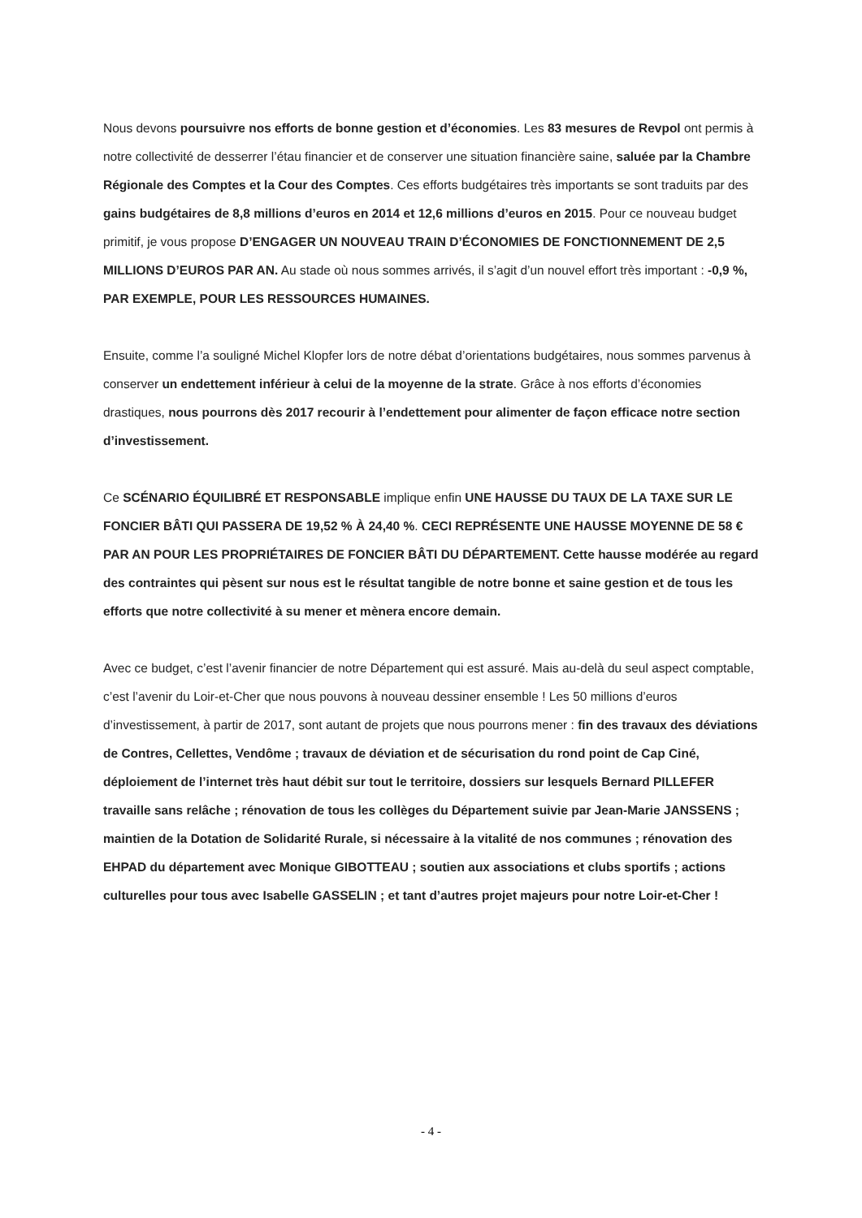Nous devons poursuivre nos efforts de bonne gestion et d’économies. Les 83 mesures de Revpol ont permis à notre collectivité de desserrer l’étau financier et de conserver une situation financière saine, saluée par la Chambre Régionale des Comptes et la Cour des Comptes. Ces efforts budgétaires très importants se sont traduits par des gains budgétaires de 8,8 millions d’euros en 2014 et 12,6 millions d’euros en 2015. Pour ce nouveau budget primitif, je vous propose D’ENGAGER UN NOUVEAU TRAIN D’ÉCONOMIES DE FONCTIONNEMENT DE 2,5 MILLIONS D’EUROS PAR AN. Au stade où nous sommes arrivés, il s’agit d’un nouvel effort très important : -0,9 %, PAR EXEMPLE, POUR LES RESSOURCES HUMAINES.
Ensuite, comme l’a souligné Michel Klopfer lors de notre débat d’orientations budgétaires, nous sommes parvenus à conserver un endettement inférieur à celui de la moyenne de la strate. Grâce à nos efforts d’économies drastiques, nous pourrons dès 2017 recourir à l’endettement pour alimenter de façon efficace notre section d’investissement.
Ce SCÉNARIO ÉQUILIBRÉ ET RESPONSABLE implique enfin UNE HAUSSE DU TAUX DE LA TAXE SUR LE FONCIER BÂTI QUI PASSERA DE 19,52 % À 24,40 %. CECI REPRÉSENTE UNE HAUSSE MOYENNE DE 58 € PAR AN POUR LES PROPRIÉTAIRES DE FONCIER BÂTI DU DÉPARTEMENT. Cette hausse modérée au regard des contraintes qui pèsent sur nous est le résultat tangible de notre bonne et saine gestion et de tous les efforts que notre collectivité à su mener et mènera encore demain.
Avec ce budget, c’est l’avenir financier de notre Département qui est assuré. Mais au-delà du seul aspect comptable, c’est l’avenir du Loir-et-Cher que nous pouvons à nouveau dessiner ensemble ! Les 50 millions d’euros d’investissement, à partir de 2017, sont autant de projets que nous pourrons mener : fin des travaux des déviations de Contres, Cellettes, Vendôme ; travaux de déviation et de sécurisation du rond point de Cap Ciné, déploiement de l’internet très haut débit sur tout le territoire, dossiers sur lesquels Bernard PILLEFER travaille sans relâche ; rénovation de tous les collèges du Département suivie par Jean-Marie JANSSENS ; maintien de la Dotation de Solidarité Rurale, si nécessaire à la vitalité de nos communes ; rénovation des EHPAD du département avec Monique GIBOTTEAU ; soutien aux associations et clubs sportifs ; actions culturelles pour tous avec Isabelle GASSELIN ; et tant d’autres projet majeurs pour notre Loir-et-Cher !
- 4 -